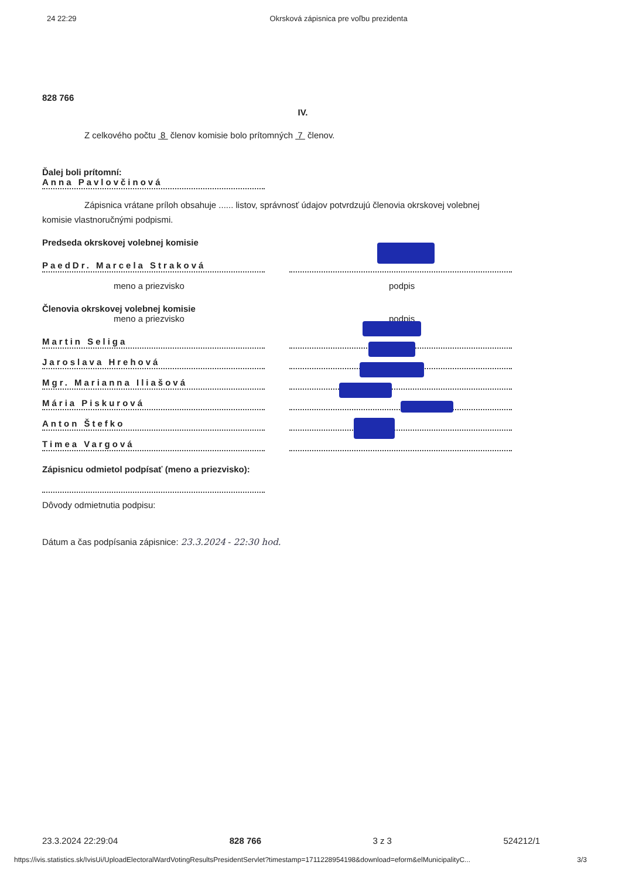24 22:29 Okrsková zápisnica pre voľbu prezidenta
828 766
IV.
Z celkového počtu 8 členov komisie bolo prítomných 7 členov.
Ďalej boli prítomní:
Anna Pavlovčinová
Zápisnica vrátane príloh obsahuje ...... listov, správnosť údajov potvrdzujú členovia okrskovej volebnej
komisie vlastnoručnými podpismi.
Predseda okrskovej volebnej komisie
PaedDr. Marcela Straková
meno a priezvisko podpis
Členovia okrskovej volebnej komisie
meno a priezvisko podpis
Martin Seliga
Jaroslava Hrehová
Mgr. Marianna Iliašová
Mária Piskurová
Anton Štefko
Timea Vargová
Zápisnicu odmietol podpísať (meno a priezvisko):
Dôvody odmietnutia podpisu:
Dátum a čas podpísania zápisnice: 23.3.2024 - 22:30 hod.
23.3.2024 22:29:04 828 766 3 z 3 524212/1
https://ivis.statistics.sk/IvisUi/UploadElectoralWardVotingResultsPresidentServlet?timestamp=1711228954198&download=eform&elMunicipalityC... 3/3